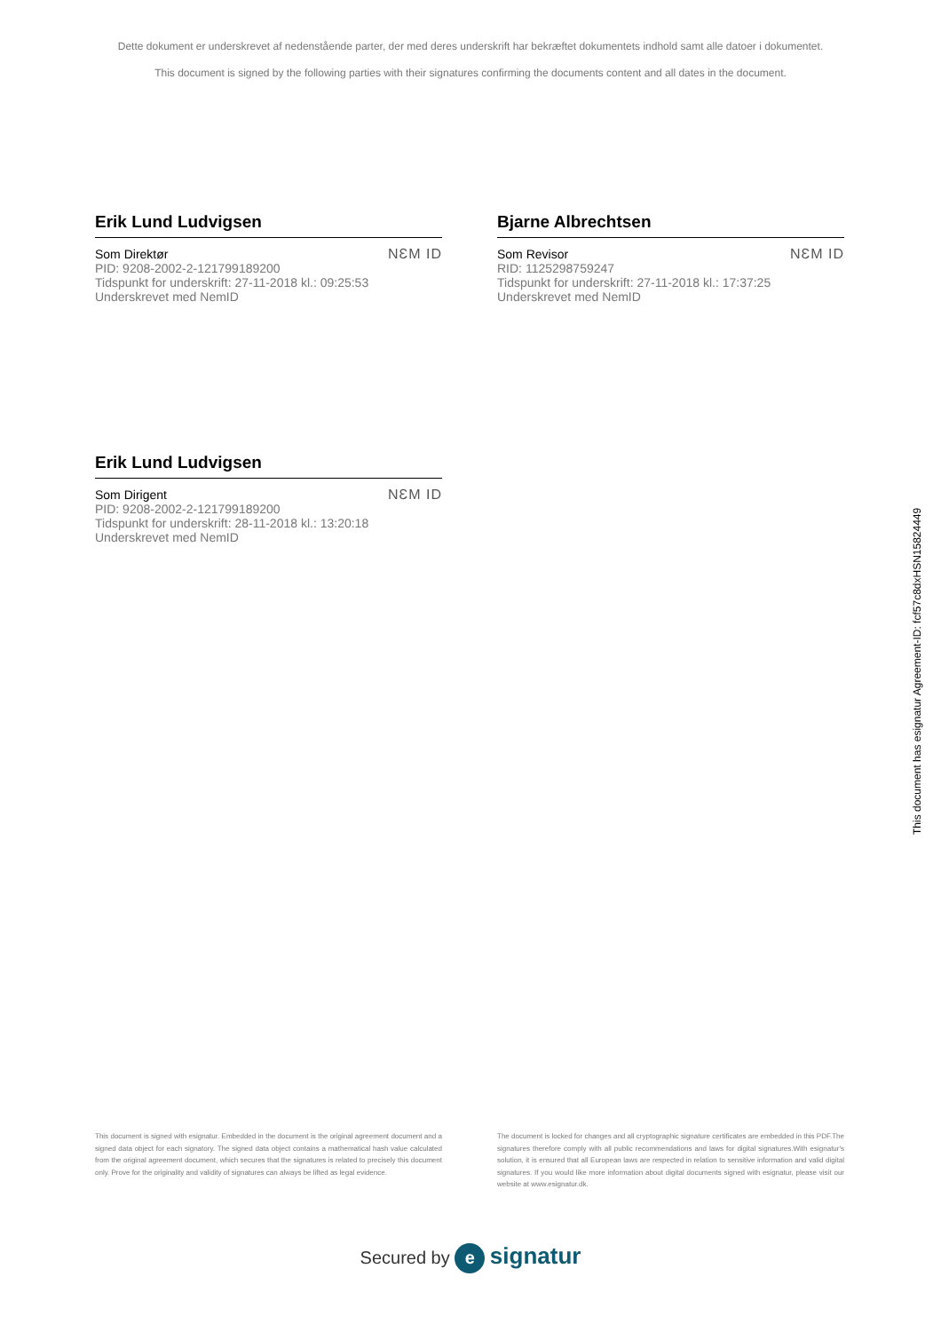Dette dokument er underskrevet af nedenstående parter, der med deres underskrift har bekræftet dokumentets indhold samt alle datoer i dokumentet.
This document is signed by the following parties with their signatures confirming the documents content and all dates in the document.
Erik Lund Ludvigsen
Som Direktør
PID: 9208-2002-2-121799189200
Tidspunkt for underskrift: 27-11-2018 kl.: 09:25:53
Underskrevet med NemID
NƐM ID
Bjarne Albrechtsen
Som Revisor
RID: 1125298759247
Tidspunkt for underskrift: 27-11-2018 kl.: 17:37:25
Underskrevet med NemID
NƐM ID
Erik Lund Ludvigsen
Som Dirigent
PID: 9208-2002-2-121799189200
Tidspunkt for underskrift: 28-11-2018 kl.: 13:20:18
Underskrevet med NemID
NƐM ID
This document has esignatur Agreement-ID: fcf57c8dxHSN15824449
This document is signed with esignatur. Embedded in the document is the original agreement document and a signed data object for each signatory. The signed data object contains a mathematical hash value calculated from the original agreement document, which secures that the signatures is related to precisely this document only. Prove for the originality and validity of signatures can always be lifted as legal evidence.
The document is locked for changes and all cryptographic signature certificates are embedded in this PDF.The signatures therefore comply with all public recommendations and laws for digital signatures.With esignatur's solution, it is ensured that all European laws are respected in relation to sensitive information and valid digital signatures. If you would like more information about digital documents signed with esignatur, please visit our website at www.esignatur.dk.
Secured by e signatur